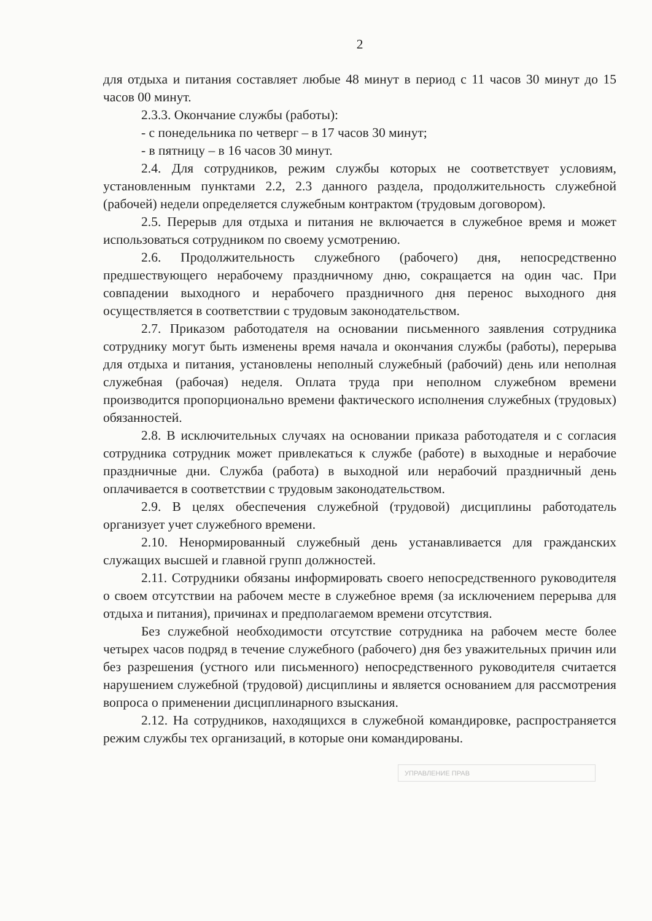2
для отдыха и питания составляет любые 48 минут в период с 11 часов 30 минут до 15 часов 00 минут.
2.3.3. Окончание службы (работы):
- с понедельника по четверг – в 17 часов 30 минут;
- в пятницу – в 16 часов 30 минут.
2.4. Для сотрудников, режим службы которых не соответствует условиям, установленным пунктами 2.2, 2.3 данного раздела, продолжительность служебной (рабочей) недели определяется служебным контрактом (трудовым договором).
2.5. Перерыв для отдыха и питания не включается в служебное время и может использоваться сотрудником по своему усмотрению.
2.6. Продолжительность служебного (рабочего) дня, непосредственно предшествующего нерабочему праздничному дню, сокращается на один час. При совпадении выходного и нерабочего праздничного дня перенос выходного дня осуществляется в соответствии с трудовым законодательством.
2.7. Приказом работодателя на основании письменного заявления сотрудника сотруднику могут быть изменены время начала и окончания службы (работы), перерыва для отдыха и питания, установлены неполный служебный (рабочий) день или неполная служебная (рабочая) неделя. Оплата труда при неполном служебном времени производится пропорционально времени фактического исполнения служебных (трудовых) обязанностей.
2.8. В исключительных случаях на основании приказа работодателя и с согласия сотрудника сотрудник может привлекаться к службе (работе) в выходные и нерабочие праздничные дни. Служба (работа) в выходной или нерабочий праздничный день оплачивается в соответствии с трудовым законодательством.
2.9. В целях обеспечения служебной (трудовой) дисциплины работодатель организует учет служебного времени.
2.10. Ненормированный служебный день устанавливается для гражданских служащих высшей и главной групп должностей.
2.11. Сотрудники обязаны информировать своего непосредственного руководителя о своем отсутствии на рабочем месте в служебное время (за исключением перерыва для отдыха и питания), причинах и предполагаемом времени отсутствия.
Без служебной необходимости отсутствие сотрудника на рабочем месте более четырех часов подряд в течение служебного (рабочего) дня без уважительных причин или без разрешения (устного или письменного) непосредственного руководителя считается нарушением служебной (трудовой) дисциплины и является основанием для рассмотрения вопроса о применении дисциплинарного взыскания.
2.12. На сотрудников, находящихся в служебной командировке, распространяется режим службы тех организаций, в которые они командированы.
УПРАВЛЕНИЕ ПРАВ